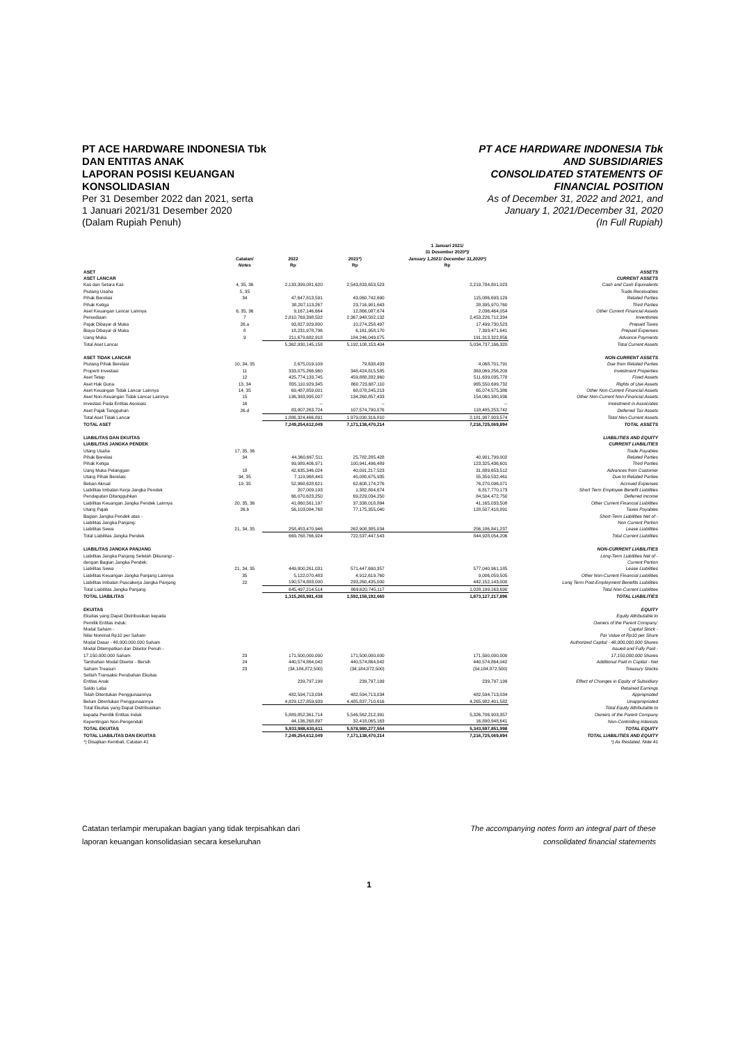PT ACE HARDWARE INDONESIA Tbk
DAN ENTITAS ANAK
LAPORAN POSISI KEUANGAN
KONSOLIDASIAN
Per 31 Desember 2022 dan 2021, serta
1 Januari 2021/31 Desember 2020
(Dalam Rupiah Penuh)
PT ACE HARDWARE INDONESIA Tbk
AND SUBSIDIARIES
CONSOLIDATED STATEMENTS OF
FINANCIAL POSITION
As of December 31, 2022 and 2021, and
January 1, 2021/December 31, 2020
(In Full Rupiah)
| | Catatan/ Notes | 2022 Rp | 2021*) Rp | 1 Januari 2021/ 31 Desember 2020*)/ January 1,2021/ December 31,2020*) Rp | |
| --- | --- | --- | --- | --- | --- |
| ASET ASET LANCAR | | | | | ASSETS CURRENT ASSETS |
| Kas dan Setara Kas | 4, 35, 36 | 2,133,399,081,620 | 2,543,833,653,523 | 2,219,784,801,023 | Cash and Cash Equivalents |
| Piutang Usaha | 5, 35 | | | | Trade Receivables |
| Pihak Berelasi | 34 | 47,647,813,591 | 43,060,742,690 | 115,086,693,129 | Related Parties |
| Pihak Ketiga | | 38,207,113,267 | 23,716,901,643 | 28,395,970,760 | Third Parties |
| Aset Keuangan Lancar Lainnya | 6, 35, 36 | 9,167,146,664 | 12,866,087,674 | 2,036,464,054 | Other Current Financial Assets |
| Persediaan | 7 | 2,810,769,398,502 | 2,367,948,502,132 | 2,453,226,712,334 | Inventories |
| Pajak Dibayar di Muka | 26.a | 93,827,929,800 | 10,274,258,497 | 17,499,730,523 | Prepaid Taxes |
| Biaya Dibayar di Muka | 8 | 18,231,978,796 | 6,161,958,170 | 7,393,471,641 | Prepaid Expenses |
| Uang Muka | 9 | 211,679,682,918 | 184,246,049,075 | 191,313,322,856 | Advance Payments |
| Total Aset Lancar | | 5,362,930,145,158 | 5,192,108,153,404 | 5,034,737,166,320 | Total Current Assets |
| ASET TIDAK LANCAR | | | | | NON-CURRENT ASSETS |
| Piutang Pihak Berelasi | 10, 34, 35 | 2,675,019,109 | 79,638,433 | 4,068,701,791 | Due from Related Parties |
| Properti Investasi | 11 | 333,075,266,960 | 348,424,815,585 | 363,069,256,209 | Investment Properties |
| Aset Tetap | 12 | 425,774,133,745 | 459,888,282,960 | 511,639,035,778 | Fixed Assets |
| Aset Hak Guna | 13, 34 | 835,110,929,345 | 860,723,687,110 | 965,550,699,732 | Rights of Use Assets |
| Aset Keuangan Tidak Lancar Lainnya | 14, 35 | 69,487,859,001 | 68,078,245,213 | 65,074,575,386 | Other Non-Current Financial Assets |
| Aset Non-Keuangan Tidak Lancar Lainnya | 15 | 136,393,995,007 | 134,260,857,433 | 154,060,380,936 | Other Non-Current Non-Financial Assets |
| Investasi Pada Entitas Asosiasi | 16 | -- | -- | -- | Investment in Associates |
| Aset Pajak Tangguhan | 26.d | 83,807,263,724 | 107,574,790,076 | 118,485,253,742 | Deferred Tax Assets |
| Total Aset Tidak Lancar | | 1,886,324,466,891 | 1,979,030,316,810 | 2,181,987,903,574 | Total Non-Current Assets |
| TOTAL ASET | | 7,249,254,612,049 | 7,171,138,470,214 | 7,216,725,069,894 | TOTAL ASSETS |
| LIABILITAS DAN EKUITAS LIABILITAS JANGKA PENDEK | | | | | LIABILITIES AND EQUITY CURRENT LIABILITIES |
| Utang Usaha | 17, 35, 36 | | | | Trade Payables |
| Pihak Berelasi | 34 | 44,360,667,511 | 25,782,285,428 | 40,901,799,002 | Related Parties |
| Pihak Ketiga | | 99,989,406,971 | 100,941,496,489 | 123,325,436,601 | Third Parties |
| Uang Muka Pelanggan | 18 | 42,635,346,024 | 40,091,217,523 | 31,889,653,512 | Advances from Customer |
| Utang Pihak Berelasi | 34, 35 | 7,119,968,443 | 45,080,675,935 | 55,359,532,461 | Due to Related Parties |
| Beban Akrual | 19, 35 | 52,968,628,621 | 62,608,174,276 | 76,270,096,071 | Accrued Expenses |
| Liabilitas Imbalan Kerja Jangka Pendek | | 207,009,193 | 1,382,804,674 | 6,817,770,173 | Short Term Employee Benefit Liabilities |
| Pendapatan Ditangguhkan | | 66,070,623,250 | 69,229,034,250 | 84,504,472,750 | Deferred Income |
| Liabilitas Keuangan Jangka Pendek Lainnya | 20, 35, 36 | 41,860,561,197 | 37,338,018,894 | 41,165,033,508 | Other Current Financial Liabilities |
| Utang Pajak | 26.b | 56,103,084,768 | 77,175,355,040 | 128,507,418,891 | Taxes Payables |
| Bagian Jangka Pendek atas - Liabilitas Jangka Panjang: Liabilitas Sewa | 21, 34, 35 | 258,453,470,946 | 262,908,385,034 | 256,186,841,237 | Short-Term Liabilities Net of - Non Current Portion Lease Liabilities |
| Total Liabilitas Jangka Pendek | | 669,768,766,924 | 722,537,447,543 | 844,928,054,206 | Total Current Liabilities |
| LIABILITAS JANGKA PANJANG | | | | | NON-CURRENT LIABILITIES |
| Liabilitas Jangka Panjang Setelah Dikurangi - dengan Bagian Jangka Pendek: Liabilitas Sewa | 21, 34, 35 | 449,800,261,031 | 571,447,690,357 | 577,040,961,185 | Long-Term Liabilities Net of - Current Portion Lease Liabilities |
| Liabilitas Keuangan Jangka Panjang Lainnya | 35 | 5,122,070,483 | 4,912,619,760 | 9,006,059,505 | Other Non-Current Financial Liabilities |
| Liabilitas Imbalan Pascakerja Jangka Panjang | 22 | 190,574,883,000 | 293,260,435,000 | 442,152,143,000 | Long Term Post-Employment Benefits Liabilities |
| Total Liabilitas Jangka Panjang | | 645,497,214,514 | 869,620,745,117 | 1,028,199,163,690 | Total Non-Current Liabilities |
| TOTAL LIABILITAS | | 1,315,265,981,438 | 1,592,158,192,660 | 1,873,127,217,896 | TOTAL LIABILITIES |
| EKUITAS | | | | | EQUITY |
| Ekuitas yang Dapat Distribusikan kepada Pemilik Entitas Induk: Modal Saham - Nilai Nominal Rp10 per Saham Modal Dasar - 48.000.000.000 Saham Modal Ditempatkan dan Disetor Penuh - 17.150.000.000 Saham | 23 | 171,500,000,000 | 171,500,000,000 | 171,500,000,000 | Equity Attributable to Owners of the Parent Company: Capital Stock - Par Value of Rp10 per Share Authorized Capital - 48,000,000,000 Shares Issued and Fully Paid - 17,150,000,000 Shares |
| Tambahan Modal Disetor - Bersih | 24 | 440,574,864,042 | 440,574,864,042 | 440,574,864,042 | Additional Paid in Capital - Net |
| Saham Treasuri | 23 | (34,184,872,500) | (34,184,872,500) | (34,184,872,500) | Treasury Stocks |
| Selisih Transaksi Perubahan Ekuitas Entitas Anak | | 239,797,199 | 239,797,199 | 239,797,199 | Effect of Changes in Equity of Subsidiary |
| Saldo Laba Telah Ditentukan Penggunaannya | | 482,594,713,034 | 482,594,713,034 | 482,594,713,034 | Retained Earnings Appropriated |
| Belum Ditentukan Penggunaannya | | 4,829,127,859,939 | 4,485,837,710,616 | 4,265,982,401,582 | Unappropriated |
| Total Ekuitas yang Dapat Distribusikan kepada Pemilik Entitas Induk | | 5,889,852,361,714 | 5,546,562,212,391 | 5,326,706,903,357 | Total Equity Attributable to Owners of the Parent Company |
| Kepentingan Non-Pengendali | | 44,136,268,897 | 32,418,065,163 | 16,890,948,641 | Non-Controlling Interests |
| TOTAL EKUITAS | | 5,933,988,630,611 | 5,578,980,277,554 | 5,343,597,851,998 | TOTAL EQUITY |
| TOTAL LIABILITAS DAN EKUITAS | | 7,249,254,612,049 | 7,171,138,470,214 | 7,216,725,069,894 | TOTAL LIABILITIES AND EQUITY |
| *) Disajikan Kembali, Catatan 41 | | | | | *) As Restated, Note 41 |
Catatan terlampir merupakan bagian yang tidak terpisahkan dari
laporan keuangan konsolidasian secara keseluruhan
The accompanying notes form an integral part of these
consolidated financial statements
1